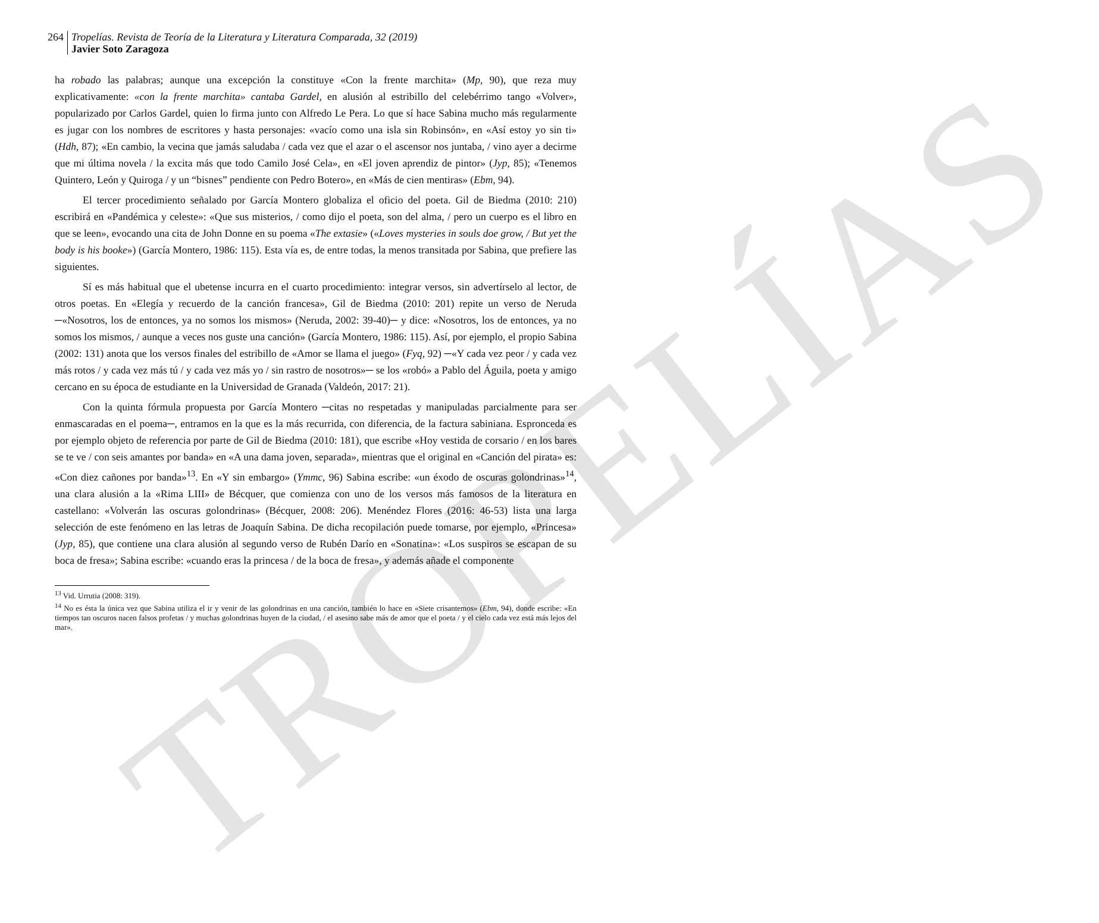TROPELÍAS
264 Tropelías. Revista de Teoría de la Literatura y Literatura Comparada, 32 (2019)
Javier Soto Zaragoza
ha robado las palabras; aunque una excepción la constituye «Con la frente marchita» (Mp, 90), que reza muy explicativamente: «con la frente marchita» cantaba Gardel, en alusión al estribillo del celebérrimo tango «Volver», popularizado por Carlos Gardel, quien lo firma junto con Alfredo Le Pera. Lo que sí hace Sabina mucho más regularmente es jugar con los nombres de escritores y hasta personajes: «vacío como una isla sin Robinsón», en «Así estoy yo sin ti» (Hdh, 87); «En cambio, la vecina que jamás saludaba / cada vez que el azar o el ascensor nos juntaba, / vino ayer a decirme que mi última novela / la excita más que todo Camilo José Cela», en «El joven aprendiz de pintor» (Jyp, 85); «Tenemos Quintero, León y Quiroga / y un “bisnes” pendiente con Pedro Botero», en «Más de cien mentiras» (Ebm, 94).
El tercer procedimiento señalado por García Montero globaliza el oficio del poeta. Gil de Biedma (2010: 210) escribirá en «Pandémica y celeste»: «Que sus misterios, / como dijo el poeta, son del alma, / pero un cuerpo es el libro en que se leen», evocando una cita de John Donne en su poema «The extasie» («Loves mysteries in souls doe grow, / But yet the body is his booke») (García Montero, 1986: 115). Esta vía es, de entre todas, la menos transitada por Sabina, que prefiere las siguientes.
Sí es más habitual que el ubetense incurra en el cuarto procedimiento: integrar versos, sin advertírselo al lector, de otros poetas. En «Elegía y recuerdo de la canción francesa», Gil de Biedma (2010: 201) repite un verso de Neruda ─«Nosotros, los de entonces, ya no somos los mismos» (Neruda, 2002: 39-40)─ y dice: «Nosotros, los de entonces, ya no somos los mismos, / aunque a veces nos guste una canción» (García Montero, 1986: 115). Así, por ejemplo, el propio Sabina (2002: 131) anota que los versos finales del estribillo de «Amor se llama el juego» (Fyq, 92) ─«Y cada vez peor / y cada vez más rotos / y cada vez más tú / y cada vez más yo / sin rastro de nosotros»─ se los «robó» a Pablo del Águila, poeta y amigo cercano en su época de estudiante en la Universidad de Granada (Valdeón, 2017: 21).
Con la quinta fórmula propuesta por García Montero ─citas no respetadas y manipuladas parcialmente para ser enmascaradas en el poema─, entramos en la que es la más recurrida, con diferencia, de la factura sabiniana. Espronceda es por ejemplo objeto de referencia por parte de Gil de Biedma (2010: 181), que escribe «Hoy vestida de corsario / en los bares se te ve / con seis amantes por banda» en «A una dama joven, separada», mientras que el original en «Canción del pirata» es: «Con diez cañones por banda»<sup>13</sup>. En «Y sin embargo» (Ymmc, 96) Sabina escribe: «un éxodo de oscuras golondrinas»<sup>14</sup>, una clara alusión a la «Rima LIII» de Bécquer, que comienza con uno de los versos más famosos de la literatura en castellano: «Volverán las oscuras golondrinas» (Bécquer, 2008: 206). Menéndez Flores (2016: 46-53) lista una larga selección de este fenómeno en las letras de Joaquín Sabina. De dicha recopilación puede tomarse, por ejemplo, «Princesa» (Jyp, 85), que contiene una clara alusión al segundo verso de Rubén Darío en «Sonatina»: «Los suspiros se escapan de su boca de fresa»; Sabina escribe: «cuando eras la princesa / de la boca de fresa», y además añade el componente
<sup>13</sup> Vid. Urrutia (2008: 319).
<sup>14</sup> No es ésta la única vez que Sabina utiliza el ir y venir de las golondrinas en una canción, también lo hace en «Siete crisantemos» (Ebm, 94), donde escribe: «En tiempos tan oscuros nacen falsos profetas / y muchas golondrinas huyen de la ciudad, / el asesino sabe más de amor que el poeta / y el cielo cada vez está más lejos del mar».